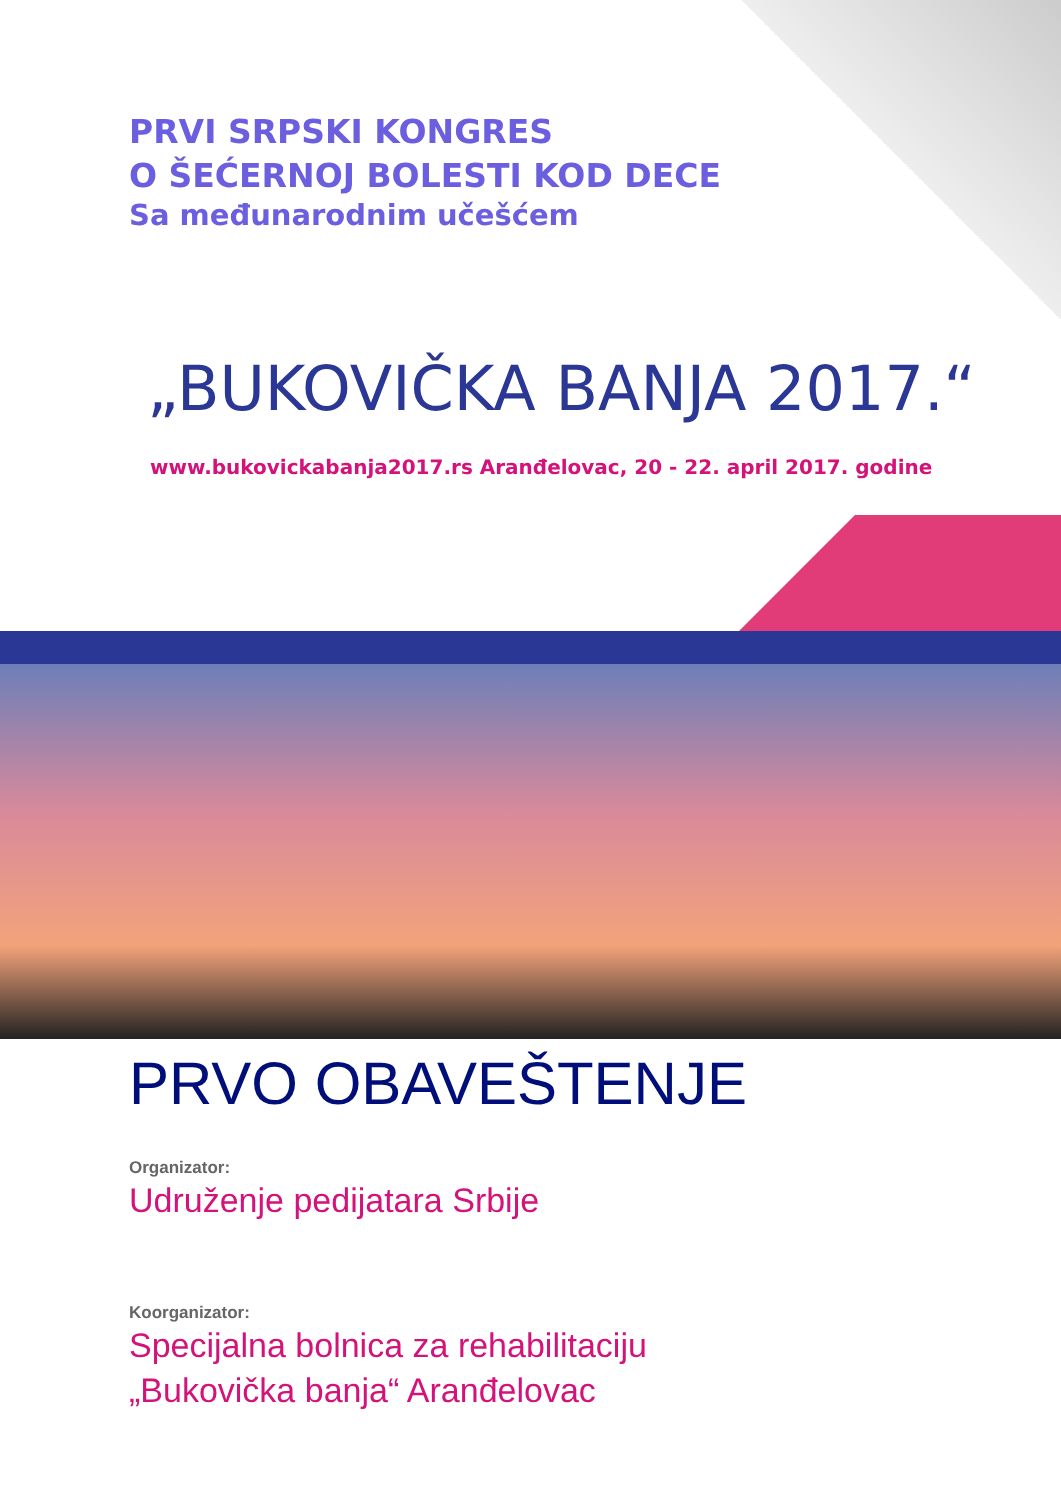PRVI SRPSKI KONGRES
O ŠEĆERNOJ BOLESTI KOD DECE
Sa međunarodnim učešćem
„BUKOVIČKA BANJA 2017.“
www.bukovickabanja2017.rs Aranđelovac, 20 - 22. april 2017. godine
PRVO OBAVEŠTENJE
Organizator:
Udruženje pedijatara Srbije
Koorganizator:
Specijalna bolnica za rehabilitaciju
„Bukovička banja“ Aranđelovac